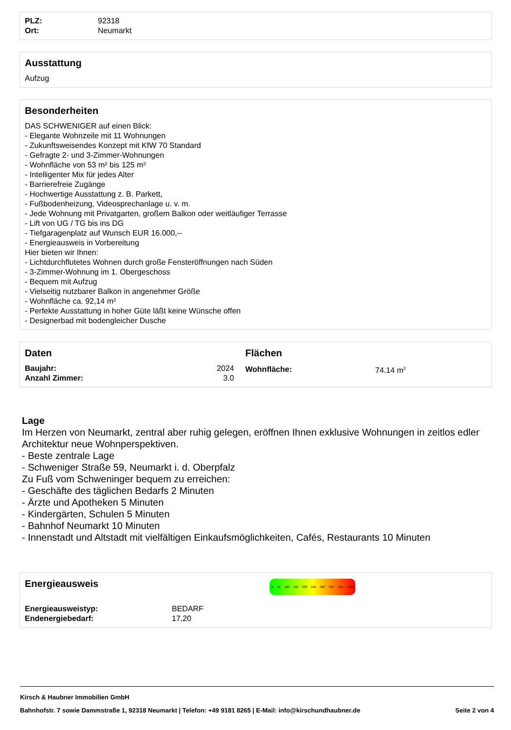| PLZ: | 92318 |
| Ort: | Neumarkt |
Ausstattung
Aufzug
Besonderheiten
DAS SCHWENIGER auf einen Blick:
- Elegante Wohnzeile mit 11 Wohnungen
- Zukunftsweisendes Konzept mit KfW 70 Standard
- Gefragte 2- und 3-Zimmer-Wohnungen
- Wohnfläche von 53 m² bis 125 m²
- Intelligenter Mix für jedes Alter
- Barrierefreie Zugänge
- Hochwertige Ausstattung z. B. Parkett,
- Fußbodenheizung, Videosprechanlage u. v. m.
- Jede Wohnung mit Privatgarten, großem Balkon oder weitläufiger Terrasse
- Lift von UG / TG bis ins DG
- Tiefgaragenplatz auf Wunsch EUR 16.000,--
- Energieausweis in Vorbereitung
Hier bieten wir Ihnen:
- Lichtdurchflutetes Wohnen durch große Fensteröffnungen nach Süden
- 3-Zimmer-Wohnung im 1. Obergeschoss
- Bequem mit Aufzug
- Vielseitig nutzbarer Balkon in angenehmer Größe
- Wohnfläche ca. 92,14 m²
- Perfekte Ausstattung in hoher Güte läßt keine Wünsche offen
- Designerbad mit bodengleicher Dusche
Daten
| Baujahr: | 2024 |
| Anzahl Zimmer: | 3.0 |
Flächen
| Wohnfläche: | 74.14 m<sup>2</sup> |
Lage
Im Herzen von Neumarkt, zentral aber ruhig gelegen, eröffnen Ihnen exklusive Wohnungen in zeitlos edler Architektur neue Wohnperspektiven.
- Beste zentrale Lage
- Schweniger Straße 59, Neumarkt i. d. Oberpfalz
Zu Fuß vom Schweninger bequem zu erreichen:
- Geschäfte des täglichen Bedarfs 2 Minuten
- Ärzte und Apotheken 5 Minuten
- Kindergärten, Schulen 5 Minuten
- Bahnhof Neumarkt 10 Minuten
- Innenstadt und Altstadt mit vielfältigen Einkaufsmöglichkeiten, Cafés, Restaurants 10 Minuten
Energieausweis
| Energieausweistyp: | BEDARF |
| Endenergiebedarf: | 17,20 |
0 50 100 150 200 250 300 350 400 >400
Kirsch & Haubner Immobilien GmbH
Bahnhofstr. 7 sowie Dammstraße 1, 92318 Neumarkt | Telefon: +49 9181 8265 | E-Mail: info@kirschundhaubner.de Seite 2 von 4